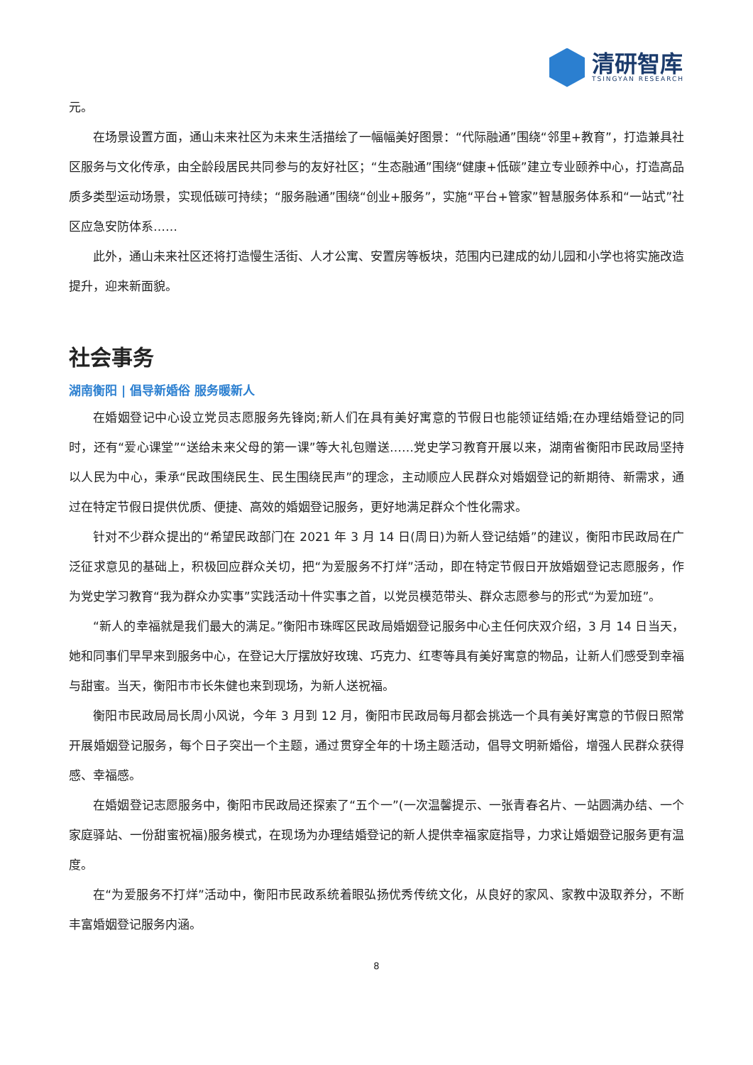清研智库
TSINGYAN RESEARCH
元。
在场景设置方面，通山未来社区为未来生活描绘了一幅幅美好图景：“代际融通”围绕“邻里+教育”，打造兼具社区服务与文化传承，由全龄段居民共同参与的友好社区；“生态融通”围绕“健康+低碳”建立专业颐养中心，打造高品质多类型运动场景，实现低碳可持续；“服务融通”围绕“创业+服务”，实施“平台+管家”智慧服务体系和“一站式”社区应急安防体系……
此外，通山未来社区还将打造慢生活街、人才公寓、安置房等板块，范围内已建成的幼儿园和小学也将实施改造提升，迎来新面貌。
社会事务
湖南衡阳 | 倡导新婚俗 服务暖新人
在婚姻登记中心设立党员志愿服务先锋岗;新人们在具有美好寓意的节假日也能领证结婚;在办理结婚登记的同时，还有“爱心课堂”“送给未来父母的第一课”等大礼包赠送……党史学习教育开展以来，湖南省衡阳市民政局坚持以人民为中心，秉承“民政围绕民生、民生围绕民声”的理念，主动顺应人民群众对婚姻登记的新期待、新需求，通过在特定节假日提供优质、便捷、高效的婚姻登记服务，更好地满足群众个性化需求。
针对不少群众提出的“希望民政部门在 2021 年 3 月 14 日(周日)为新人登记结婚”的建议，衡阳市民政局在广泛征求意见的基础上，积极回应群众关切，把“为爱服务不打烊”活动，即在特定节假日开放婚姻登记志愿服务，作为党史学习教育“我为群众办实事”实践活动十件实事之首，以党员模范带头、群众志愿参与的形式“为爱加班”。
“新人的幸福就是我们最大的满足。”衡阳市珠晖区民政局婚姻登记服务中心主任何庆双介绍，3 月 14 日当天，她和同事们早早来到服务中心，在登记大厅摆放好玫瑰、巧克力、红枣等具有美好寓意的物品，让新人们感受到幸福与甜蜜。当天，衡阳市市长朱健也来到现场，为新人送祝福。
衡阳市民政局局长周小风说，今年 3 月到 12 月，衡阳市民政局每月都会挑选一个具有美好寓意的节假日照常开展婚姻登记服务，每个日子突出一个主题，通过贯穿全年的十场主题活动，倡导文明新婚俗，增强人民群众获得感、幸福感。
在婚姻登记志愿服务中，衡阳市民政局还探索了“五个一”(一次温馨提示、一张青春名片、一站圆满办结、一个家庭驿站、一份甜蜜祝福)服务模式，在现场为办理结婚登记的新人提供幸福家庭指导，力求让婚姻登记服务更有温度。
在“为爱服务不打烊”活动中，衡阳市民政系统着眼弘扬优秀传统文化，从良好的家风、家教中汲取养分，不断丰富婚姻登记服务内涵。
8